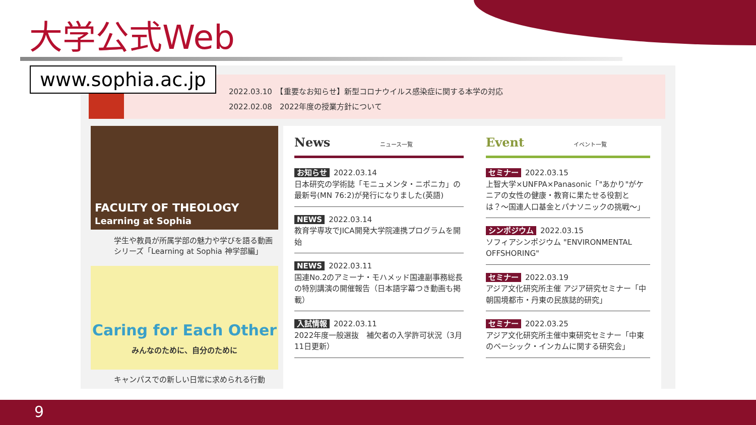大学公式Web
2022.03.10　【重要なお知らせ】新型コロナウイルス感染症に関する本学の対応
2022.02.08　2022年度の授業方針について
FACULTY OF THEOLOGY
Learning at Sophia
学生や教員が所属学部の魅力や学びを語る動画シリーズ「Learning at Sophia 神学部編」
Caring for Each Other
みんなのために、自分のために
キャンパスでの新しい日常に求められる行動
News ニュース一覧
お知らせ 2022.03.14
日本研究の学術誌「モニュメンタ・ニポニカ」の最新号(MN 76:2)が発行になりました(英語)
NEWS 2022.03.14
教育学専攻でJICA開発大学院連携プログラムを開始
NEWS 2022.03.11
国連No.2のアミーナ・モハメッド国連副事務総長の特別講演の開催報告（日本語字幕つき動画も掲載）
入試情報 2022.03.11
2022年度一般選抜　補欠者の入学許可状況（3月11日更新）
Event イベント一覧
セミナー 2022.03.15
上智大学×UNFPA×Panasonic「"あかり"がケニアの女性の健康・教育に果たせる役割とは？〜国連人口基金とパナソニックの挑戦〜」
シンポジウム 2022.03.15
ソフィアシンポジウム "ENVIRONMENTAL OFFSHORING"
セミナー 2022.03.19
アジア文化研究所主催 アジア研究セミナー「中朝国境都市・丹東の民族誌的研究」
セミナー 2022.03.25
アジア文化研究所主催中東研究セミナー「中東のベーシック・インカムに関する研究会」
www.sophia.ac.jp
9